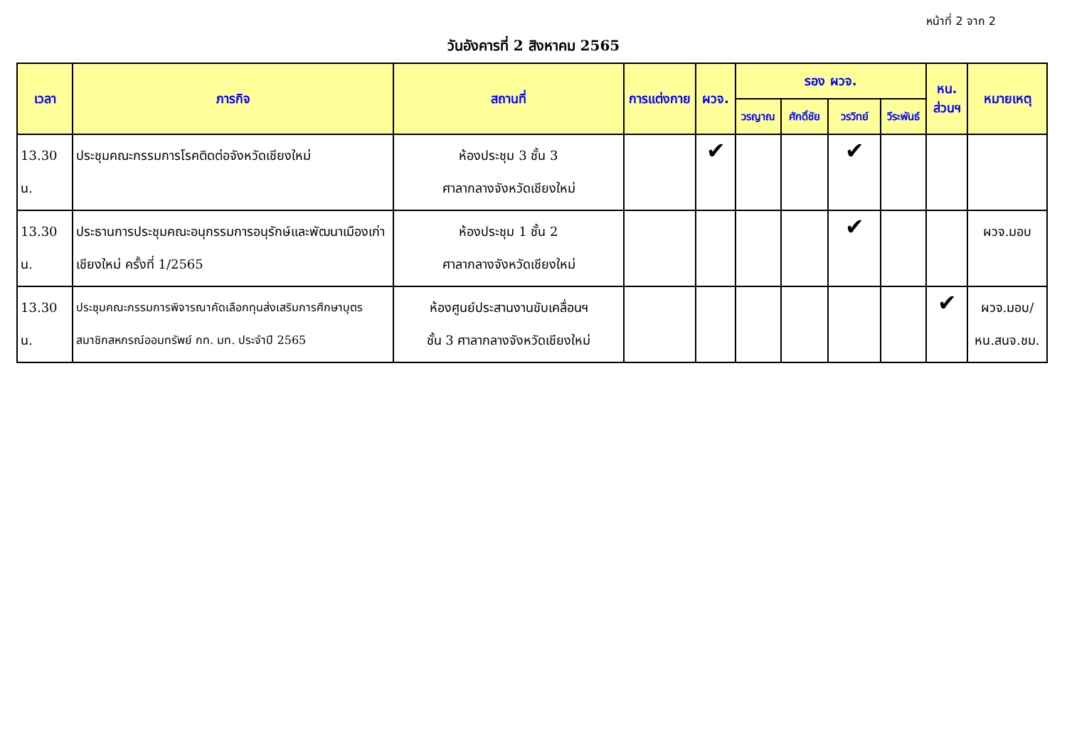หน้าที่ 2 จาก 2
วันอังคารที่ 2 สิงหาคม 2565
| เวลา | ภารกิจ | สถานที่ | การแต่งกาย | ผวจ. | รอง ผวจ. | | | | หน. ส่วนฯ | หมายเหตุ |
| --- | --- | --- | --- | --- | --- | --- | --- | --- | --- | --- |
| | | | | | วรญาณ | ศักดิ์ชัย | วรวิทย์ | วีระพันธ์ | | |
| 13.30 น. | ประชุมคณะกรรมการโรคติดต่อจังหวัดเชียงใหม่ | ห้องประชุม 3 ชั้น 3 ศาลากลางจังหวัดเชียงใหม่ | | ✔ | | | ✔ | | | |
| 13.30 น. | ประธานการประชุมคณะอนุกรรมการอนุรักษ์และพัฒนาเมืองเก่าเชียงใหม่ ครั้งที่ 1/2565 | ห้องประชุม 1 ชั้น 2 ศาลากลางจังหวัดเชียงใหม่ | | | | | ✔ | | | ผวจ.มอบ |
| 13.30 น. | ประชุมคณะกรรมการพิจารณาคัดเลือกทุนส่งเสริมการศึกษาบุตรสมาชิกสหกรณ์ออมทรัพย์ กท. มท. ประจำปี 2565 | ห้องศูนย์ประสานงานขับเคลื่อนฯ ชั้น 3 ศาลากลางจังหวัดเชียงใหม่ | | | | | | | ✔ | ผวจ.มอบ/ หน.สนจ.ชม. |